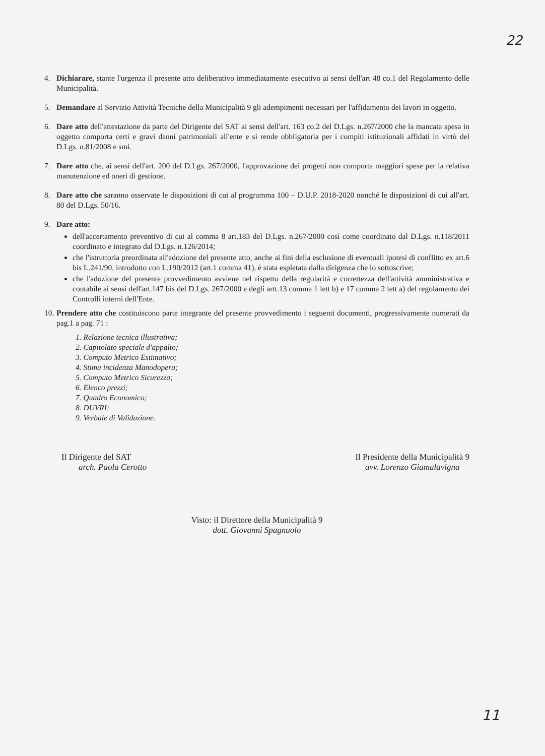22
4. Dichiarare, stante l'urgenza il presente atto deliberativo immediatamente esecutivo ai sensi dell'art 48 co.1 del Regolamento delle Municipalità.
5. Demandare al Servizio Attività Tecniche della Municipalità 9 gli adempimenti necessari per l'affidamento dei lavori in oggetto.
6. Dare atto dell'attestazione da parte del Dirigente del SAT ai sensi dell'art. 163 co.2 del D.Lgs. n.267/2000 che la mancata spesa in oggetto comporta certi e gravi danni patrimoniali all'ente e si rende obbligatoria per i compiti istituzionali affidati in virtù del D.Lgs. n.81/2008 e smi.
7. Dare atto che, ai sensi dell'art. 200 del D.Lgs. 267/2000, l'approvazione dei progetti non comporta maggiori spese per la relativa manutenzione ed oneri di gestione.
8. Dare atto che saranno osservate le disposizioni di cui al programma 100 – D.U.P. 2018-2020 nonché le disposizioni di cui all'art. 80 del D.Lgs. 50/16.
9. Dare atto:
dell'accertamento preventivo di cui al comma 8 art.183 del D.Lgs. n.267/2000 così come coordinato dal D.Lgs. n.118/2011 coordinato e integrato dal D.Lgs. n.126/2014;
che l'istruttoria preordinata all'adozione del presente atto, anche ai fini della esclusione di eventuali ipotesi di conflitto ex art.6 bis L.241/90, introdotto con L.190/2012 (art.1 comma 41), è stata espletata dalla dirigenza che lo sottoscrive;
che l'adozione del presente provvedimento avviene nel rispetto della regolarità e correttezza dell'attività amministrativa e contabile ai sensi dell'art.147 bis del D.Lgs. 267/2000 e degli artt.13 comma 1 lett b) e 17 comma 2 lett a) del regolamento dei Controlli interni dell'Ente.
10. Prendere atto che costituiscono parte integrante del presente provvedimento i seguenti documenti, progressivamente numerati da pag.1 a pag. 71 :
1. Relazione tecnica illustrativa;
2. Capitolato speciale d'appalto;
3. Computo Metrico Estimativo;
4. Stima incidenza Manodopera;
5. Computo Metrico Sicurezza;
6. Elenco prezzi;
7. Quadro Economico;
8. DUVRI;
9. Verbale di Validazione.
Il Dirigente del SAT
arch. Paola Cerotto
Il Presidente della Municipalità 9
avv. Lorenzo Giamalavigna
Visto: il Direttore della Municipalità 9
dott. Giovanni Spagnuolo
11